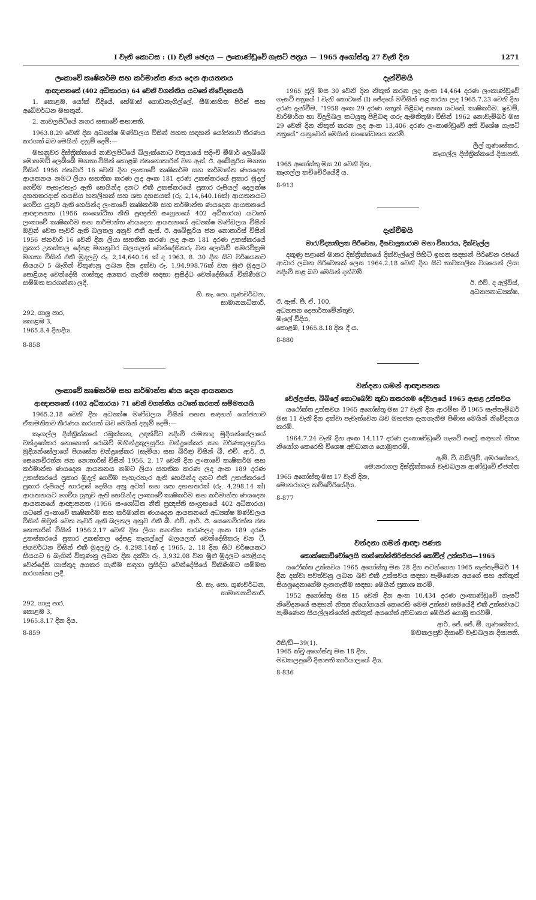I වැනි කොටස : (I) වැනි ඡෙදය — ලංකාණ්ඩුවේ ගැසට් පත්‍රය — 1965 අගෝස්තු 27 වැනි දින 1271
ලංකාවේ කෘෂිකර්ම සහ කර්මාන්ත ණය දෙන ආයතනය
ආඥාපනතේ (402 අධිකාරය) 64 වෙනි වගන්තිය යටතේ නිවේදනයයි
1. කොළඹ, යෝක් වීදියේ, හේමාස් ගොඩනැගිල්ලේ, සීමාසහිත පිරිස් සහ අබේවර්ධන මහතුන්.
2. නාවලපිටියේ නගර සභාවේ සභාපති.
1963.8.29 වෙනි දින අධ්‍යක්ෂ මණ්ඩලය විසින් පහත සඳහන් යෝජනාව තීරණය කරගත් බව මෙයින් දනුම් දෙමි:—
මහනුවර දිස්ත්‍රික්කයේ නාවලපිටියේ බ්ලැක්නොට වතුයායේ පදිංචි මීමාර් ලෙබ්බේ මොහමඩ් ලෙබ්බේ මහතා විසින් කොළඹ ජනනොතාරිස් වන ඇස්. ඊ. අබේසූරිය මහතා විසින් 1956 ජනවාරි 16 වෙනි දින ලංකාවේ කෘෂිකර්ම සහ කර්මාන්ත ණයදෙන ආයතනය නමට ලියා සහතික කරණ ලද අංක 181 දරණ උකස්කරයේ ප්‍රකාර මුදල් ගෙවීම පැහැරහැර ඇති හෙයින්ද දනට එකී උකස්කරයේ ප්‍රකාර රුපියල් දෙලක්ෂ දහහතරදාස් හයසිය හතලිහක් සහ ශත දහසයක් (රු. 2,14,640.16ක්) ආයතනයට ගෙවිය යුතුව ඇති හෙයින්ද ලංකාවේ කෘෂිකර්ම සහ කර්මාන්ත ණයදෙන ආයතනයේ ආඥාපනත (1956 සංශෝධිත නීති ප්‍රඥප්ති සංග්‍රහයේ 402 අධිකාරය) යටතේ ලංකාවේ කෘෂිකර්ම සහ කර්මාන්ත ණයදෙන ආයතනයේ අධ්‍යක්ෂ මණ්ඩලය විසින් ඔවුන් වෙත පැවරී ඇති බලතල අනුව එකී ඇස්. ඊ. අබේසූරිය ජන නොතාරිස් විසින් 1956 ජනවාරි 16 වෙනි දින ලියා සහතික කරණ ලද අංක 181 දරණ උකස්කරයේ ප්‍රකාර උකස්කල දේපළ මහනුවර බලයලත් වෙන්දේසිකරු වන ලොයිඩ් සමරවික්‍රම මහතා විසින් එකී මුදලවූ රු. 2,14,640.16 ක් ද 1963. 8. 30 දින සිට වර්ෂයකට සියයට 5 බැගින් විකුණනු ලබන දින දක්වා රු. 1,94,998.76ක් වන මුළු මුදලට පොළියද වෙන්දේසි ගාස්තුද අයකර ගැනීම සඳහා ප්‍රසිද්ධ වෙන්දේසියේ විකිණීමට සම්මත කරගන්නා ලදී.
හි. සැ. පො. ගුණවර්ධන,
සාමාන්‍යාධිකාරී.
292, ගාලු පාර,
කොළඹ 3,
1965.8.4 දිනදිය.
8-858
ලංකාවේ කෘෂිකර්ම සහ කර්මාන්ත ණය දෙන ආයතනය
ආඥාපනතේ (402 අධිකාරය) 71 වෙනි වගන්තිය යටතේ කරගත් සම්මතයයි
1965.2.18 වෙනි දින අධ්‍යක්ෂ මණ්ඩලය විසින් පහත සඳහන් යෝජනාව ඒකමතිකව තීරණය කරගත් බව මෙයින් දනුම් දෙමි:—
කෑගල්ල දිස්ත්‍රික්කයේ රඹුක්කන, උඳන්විට පදිංචි රාමනාද මුදියන්සේලාගේ චන්ද්‍රසේකර නොහොත් රොබට් මහින්ද්‍රකුලසූරිය චන්ද්‍රසේකර සහ වර්ණකුලසූරිය මුදියන්සේලාගේ පියසේන චන්ද්‍රසේකර (සැමියා සහ බිරිඳ) විසින් බී. එච්. ආර්. ඊ. සෙනෙවිරත්න ජන නොතාරිස් විසින් 1956. 2. 17 වෙනි දින ලංකාවේ කෘෂිකර්ම සහ කර්මාන්ත ණයදෙන ආයතනය නමට ලියා සහතික කරණ ලද අංක 189 දරණ උකස්කරයේ ප්‍රකාර මුදල් ගෙවීම පැහැරහැර ඇති හෙයින්ද දනට එකී උකස්කරයේ ප්‍රකාර රුපියල් හාරදාස් දෙසිය අනූ අටක් සහ ශත දහහතරක් (රු. 4,298.14 ක්) ආයතනයට ගෙවිය යුතුව ඇති හෙයින්ද ලංකාවේ කෘෂිකර්ම සහ කර්මාන්ත ණයදෙන ආයතනයේ ආඥාපනත (1956 සංශෝධිත නීති ප්‍රඥප්ති සංග්‍රහයේ 402 අධිකාරය) යටතේ ලංකාවේ කෘෂිකර්ම සහ කර්මාන්ත ණයදෙන ආයතනයේ අධ්‍යක්ෂ මණ්ඩලය විසින් ඔවුන් වෙත පැවරී ඇති බලතල අනුව එකී බී. එච්. ආර්. ඊ. සෙනෙවිරත්න ජන නොතාරිස් විසින් 1956.2.17 වෙනි දින ලියා සහතික කරණලද අංක 189 දරණ උකස්කරයේ ප්‍රකාර උකස්කල දේපළ කෑගල්ලේ බලයලත් වෙන්දේසිකරු වන ටී. ජයවර්ධන විසින් එකී මුදලවූ රු. 4,298.14ක් ද 1965. 2. 18 දින සිට වර්ෂයකට සියයට 6 බැගින් විකුණනු ලබන දින දක්වා රු. 3,932.08 වන මුළු මුදලට පොළියද වෙන්දේසි ගාස්තුද අයකර ගැනීම සඳහා ප්‍රසිද්ධ වෙන්දේසියේ විකිණීමට සම්මත කරගන්නා ලදී.
හි. සැ. පො. ගුණවර්ධන,
සාමාන්‍යාධිකාරී.
292, ගාලු පාර,
කොළඹ 3,
1965.8.17 දින දිය.
8-859
දැන්වීමයි
1965 ජූලි මස 30 වෙනි දින නිකුත් කරන ලද අංක 14,464 දරණ ලංකාණ්ඩුවේ ගැසට් පත්‍රයේ I වැනි කොටසේ (I) ඡේදයේ මවිසින් පළ කරන ලද 1965.7.23 වෙනි දින දරණ දැන්වීම, “1958 අංක 29 දරණ සතුන් පිළිබඳ පනත යටතේ, කෘෂිකර්ම, ඉඩම්, වාරිමාර්ග හා විදුලිබල කටයුතු පිළිබඳ ගරු ඇමතිතුමා විසින් 1962 නොවැම්බර් මස 29 වෙනි දින නිකුත් කරන ලද අංක 13,406 දරණ ලංකාණ්ඩුවේ අති විශේෂ ගැසට් පත්‍රයේ” යනුවෙන් මෙයින් සංශෝධනය කරමි.
ලීල් ගුණසේකර,
කෑගල්ල දිස්ත්‍රික්කයේ දිසාපති.
1965 අගෝස්තු මස 20 වෙනි දින,
කෑගල්ල කච්චේරියේදී ය.
8-913
දැන්වීමයි
මාර/විද්‍යාතිලක පිරිවෙන, දීසවාලුකාරාම මහා විහාරය, දික්වැල්ල
දකුණු පළාතේ මාතර දිස්ත්‍රික්කයේ දික්වැල්ලේ පිහිටි ඉහත සඳහන් පිරිවෙන රජයේ ආධාර ලබන පිරිවෙනක් ලෙස 1964.2.18 වෙනි දින සිට තාවකාලික වශයෙන් ලියා පදිංචි කළ බව මෙයින් දන්වමි.
ඊ. එච්. ද අල්විස්,
අධ්‍යාපනාධ්‍යක්ෂ.
ඊ. ඇස්. පී. ඒ. 100,
අධ්‍යාපන දෙපාර්තමේන්තුව,
මැලේ වීදිය,
කොළඹ, 1965.8.18 දින දී ය.
8-880
වන්දනා ගමන් ආඥාපනත
වෙල්ලස්ස, බිබිලේ කොටබෝව කුඩා කතරගම දේවාලයේ 1965 ඇසළ උත්සවය
යථෝක්ත උත්සවය 1965 අගෝස්තු මස 27 වැනි දින ආරම්භ වී 1965 සැප්තැම්බර් මස 11 වැනි දින දක්වා පැවැත්වෙන බව මහජන දැනගැනීම පිණිස මෙයින් නිවේදනය කරමි.
1964.7.24 වැනි දින අංක 14,117 දරණ ලංකාණ්ඩුවේ ගැසට් පත්‍රේ සඳහන් නිත්‍ය නියෝග කෙරෙහි විශෙෂ අවධානය යොමුකරමි.
ඇම්. ටී. ඩබ්ලිව්. අමරසේකර,
මොනරාගල දිස්ත්‍රික්කයේ වැඩබලන ආණ්ඩුවේ ඒජන්ත
1965 අගෝස්තු මස 17 වැනි දින,
මොනරාගල කච්චේරියේදිය.
8-877
වන්දනා ගමන් ආඥා පණත
කොක්කොඩිචෝලෙයි තාන්තෝන්තිරිස්පරන් කෝවිල් උත්සවය—1965
යථෝක්ත උත්සවය 1965 අගෝස්තු මස 28 දින පටන්ගෙන 1965 සැප්තැම්බර් 14 දින දක්වා පවත්වනු ලබන බව එකී උත්සවය සඳහා පැමිණෙන අයගේ සහ අනිකුත් සියලුදෙනාගේම දැනගැනීම සඳහා මෙයින් ප්‍රකාශ කරමි.
1952 අගෝස්තු මස 15 වෙනි දින අංක 10,434 දරණ ලංකාණ්ඩුවේ ගැසට් නිවේදනයේ සඳහන් නිත්‍ය නියෝගයන් කෙරෙහි මෙම උත්සව සමයේදී එකී උත්සවයට පැමිණෙන සියල්ලන්ගේත් අනිකුත් අයගේත් අවධානය මෙයින් යොමු කරවමි.
ආර්. ජේ. ජේ. ඕ. ගුණසේකර,
මඩකලපුව දිසාවේ වැඩබලන දිසාපති.
ඊසී/ඩී—39(1).
1965 ක්වූ අගෝස්තු මස 18 දින,
මඩකලපුවේ දිසාපති කාර්යාලයේ දිය.
8-836